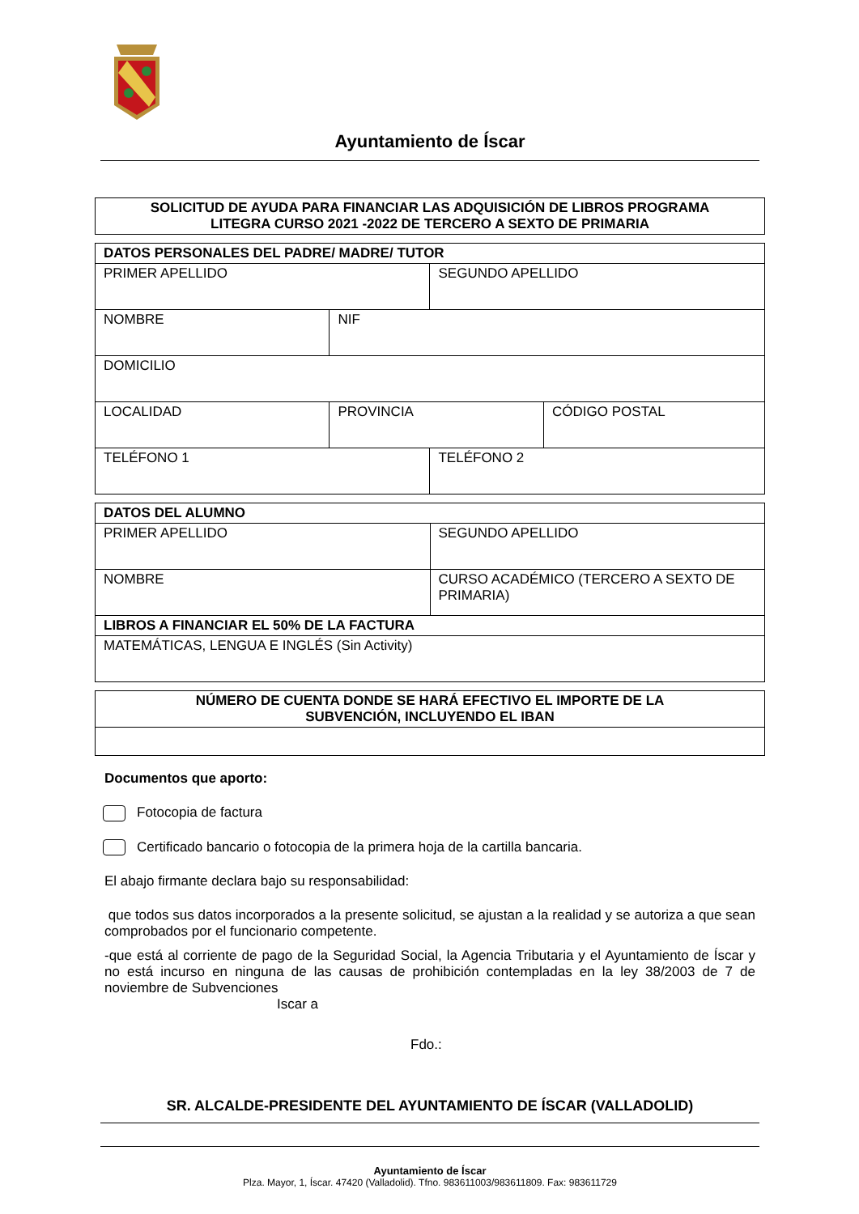Ayuntamiento de Íscar
SOLICITUD DE AYUDA PARA FINANCIAR LAS ADQUISICIÓN DE LIBROS PROGRAMA
LITEGRA CURSO 2021 -2022 DE TERCERO A SEXTO DE PRIMARIA
| DATOS PERSONALES DEL PADRE/ MADRE/ TUTOR | | | |
| PRIMER APELLIDO | | SEGUNDO APELLIDO | |
| NOMBRE | NIF | | |
| DOMICILIO | | | |
| LOCALIDAD | PROVINCIA | | CÓDIGO POSTAL |
| TELÉFONO 1 | | TELÉFONO 2 | |
| DATOS DEL ALUMNO | |
| PRIMER APELLIDO | SEGUNDO APELLIDO |
| NOMBRE | CURSO ACADÉMICO (TERCERO A SEXTO DE PRIMARIA) |
| LIBROS A FINANCIAR EL 50% DE LA FACTURA | |
| MATEMÁTICAS, LENGUA E INGLÉS (Sin Activity) | |
| NÚMERO DE CUENTA DONDE SE HARÁ EFECTIVO EL IMPORTE DE LA SUBVENCIÓN, INCLUYENDO EL IBAN |
Documentos que aporto:
Fotocopia de factura
Certificado bancario o fotocopia de la primera hoja de la cartilla bancaria.
El abajo firmante declara bajo su responsabilidad:
que todos sus datos incorporados a la presente solicitud, se ajustan a la realidad y se autoriza a que sean comprobados por el funcionario competente.
-que está al corriente de pago de la Seguridad Social, la Agencia Tributaria y el Ayuntamiento de Íscar y no está incurso en ninguna de las causas de prohibición contempladas en la ley 38/2003 de 7 de noviembre de Subvenciones
Iscar a
Fdo.:
SR. ALCALDE-PRESIDENTE DEL AYUNTAMIENTO DE ÍSCAR (VALLADOLID)
Ayuntamiento de Íscar
Plza. Mayor, 1, Íscar. 47420 (Valladolid). Tfno. 983611003/983611809. Fax: 983611729